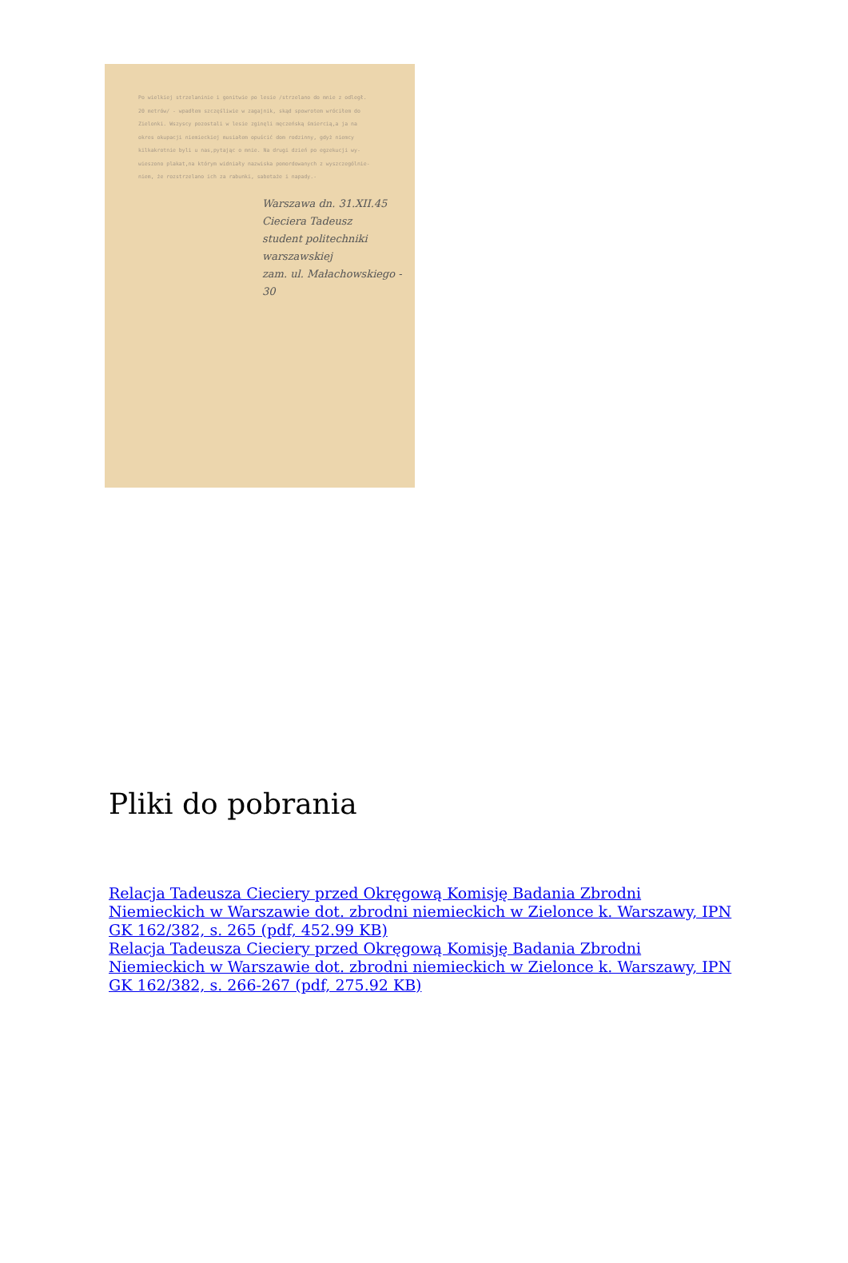Po wielkiej strzelaninie i gonitwie po lesie /strzelano do mnie z odległ.
20 metrów/ - wpadłem szczęśliwie w zagajnik, skąd spowrotem wróciłem do
Zielonki. Wszyscy pozostali w lesie zginęli męczeńską śmiercią,a ja na
okres okupacji niemieckiej musiałem opuścić dom rodzinny, gdyż niemcy
kilkakrotnie byli u nas,pytając o mnie. Na drugi dzień po egzekucji wy-
wieszono plakat,na którym widniały nazwiska pomordowanych z wyszczególnie-
niem, że rozstrzelano ich za rabunki, sabotaże i napady.-
Warszawa dn. 31.XII.45
Cieciera Tadeusz
student politechniki
warszawskiej
zam. ul. Małachowskiego - 30
Pliki do pobrania
Relacja Tadeusza Cieciery przed Okręgową Komisję Badania Zbrodni Niemieckich w Warszawie dot. zbrodni niemieckich w Zielonce k. Warszawy, IPN GK 162/382, s. 265 (pdf, 452.99 KB)
Relacja Tadeusza Cieciery przed Okręgową Komisję Badania Zbrodni Niemieckich w Warszawie dot. zbrodni niemieckich w Zielonce k. Warszawy, IPN GK 162/382, s. 266-267 (pdf, 275.92 KB)